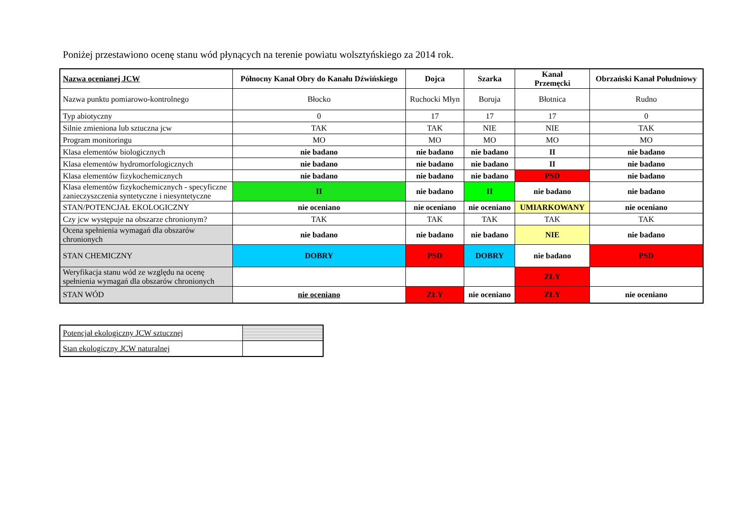Poniżej przestawiono ocenę stanu wód płynących na terenie powiatu wolsztyńskiego za 2014 rok.
| Nazwa ocenianej JCW | Północny Kanał Obry do Kanału Dźwińskiego | Dojca | Szarka | Kanał Przemęcki | Obrzański Kanał Południowy |
| Nazwa punktu pomiarowo-kontrolnego | Błocko | Ruchocki Młyn | Boruja | Błotnica | Rudno |
| Typ abiotyczny | 0 | 17 | 17 | 17 | 0 |
| Silnie zmieniona lub sztuczna jcw | TAK | TAK | NIE | NIE | TAK |
| Program monitoringu | MO | MO | MO | MO | MO |
| Klasa elementów biologicznych | nie badano | nie badano | nie badano | II | nie badano |
| Klasa elementów hydromorfologicznych | nie badano | nie badano | nie badano | II | nie badano |
| Klasa elementów fizykochemicznych | nie badano | nie badano | nie badano | PSD | nie badano |
| Klasa elementów fizykochemicznych - specyficzne zanieczyszczenia syntetyczne i niesyntetyczne | II | nie badano | II | nie badano | nie badano |
| STAN/POTENCJAŁ EKOLOGICZNY | nie oceniano | nie oceniano | nie oceniano | UMIARKOWANY | nie oceniano |
| Czy jcw występuje na obszarze chronionym? | TAK | TAK | TAK | TAK | TAK |
| Ocena spełnienia wymagań dla obszarów chronionych | nie badano | nie badano | nie badano | NIE | nie badano |
| STAN CHEMICZNY | DOBRY | PSD | DOBRY | nie badano | PSD |
| Weryfikacja stanu wód ze względu na ocenę spełnienia wymagań dla obszarów chronionych | | | | ZŁY | |
| STAN WÓD | nie oceniano | ZŁY | nie oceniano | ZŁY | nie oceniano |
| Potencjał ekologiczny JCW sztucznej | |
| Stan ekologiczny JCW naturalnej | |